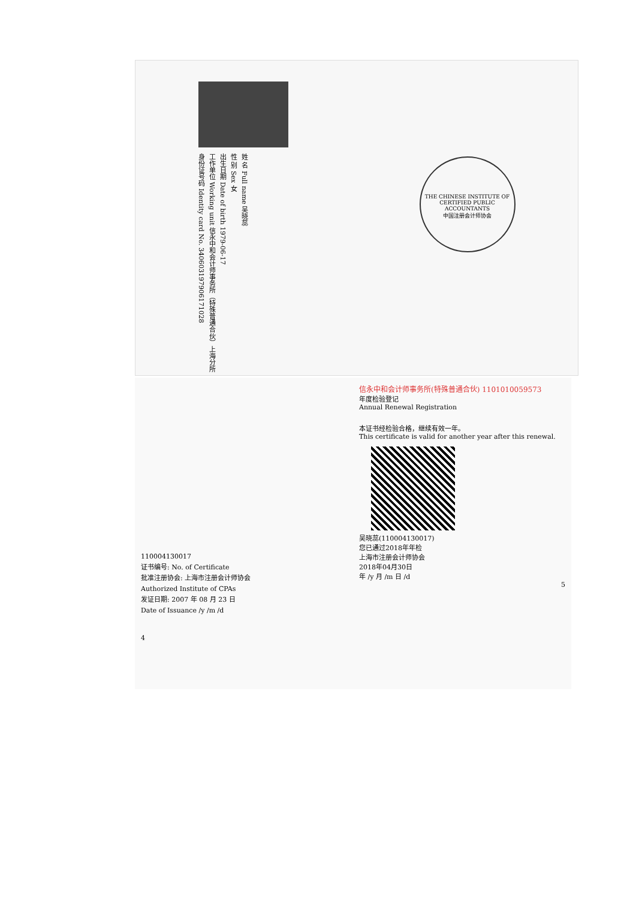姓 名 Full name 吴晓蕊
性 别 Sex 女
出生日期 Date of birth 1979-06-17
工作单位 Working unit 信永中和会计师事务所（特殊普通合伙）上海分所
身份证号码 Identity card No. 340603197906171028
THE CHINESE INSTITUTE OF CERTIFIED PUBLIC ACCOUNTANTS
中国注册会计师协会
110004130017
证书编号: No. of Certificate
批准注册协会: 上海市注册会计师协会
Authorized Institute of CPAs
发证日期: 2007 年 08 月 23 日
Date of Issuance /y /m /d
4
信永中和会计师事务所(特殊普通合伙) 1101010059573
年度检验登记
Annual Renewal Registration
本证书经检验合格，继续有效一年。
This certificate is valid for another year after this renewal.
吴晓蕊(110004130017)
您已通过2018年年检
上海市注册会计师协会
2018年04月30日
年 /y 月 /m 日 /d
5